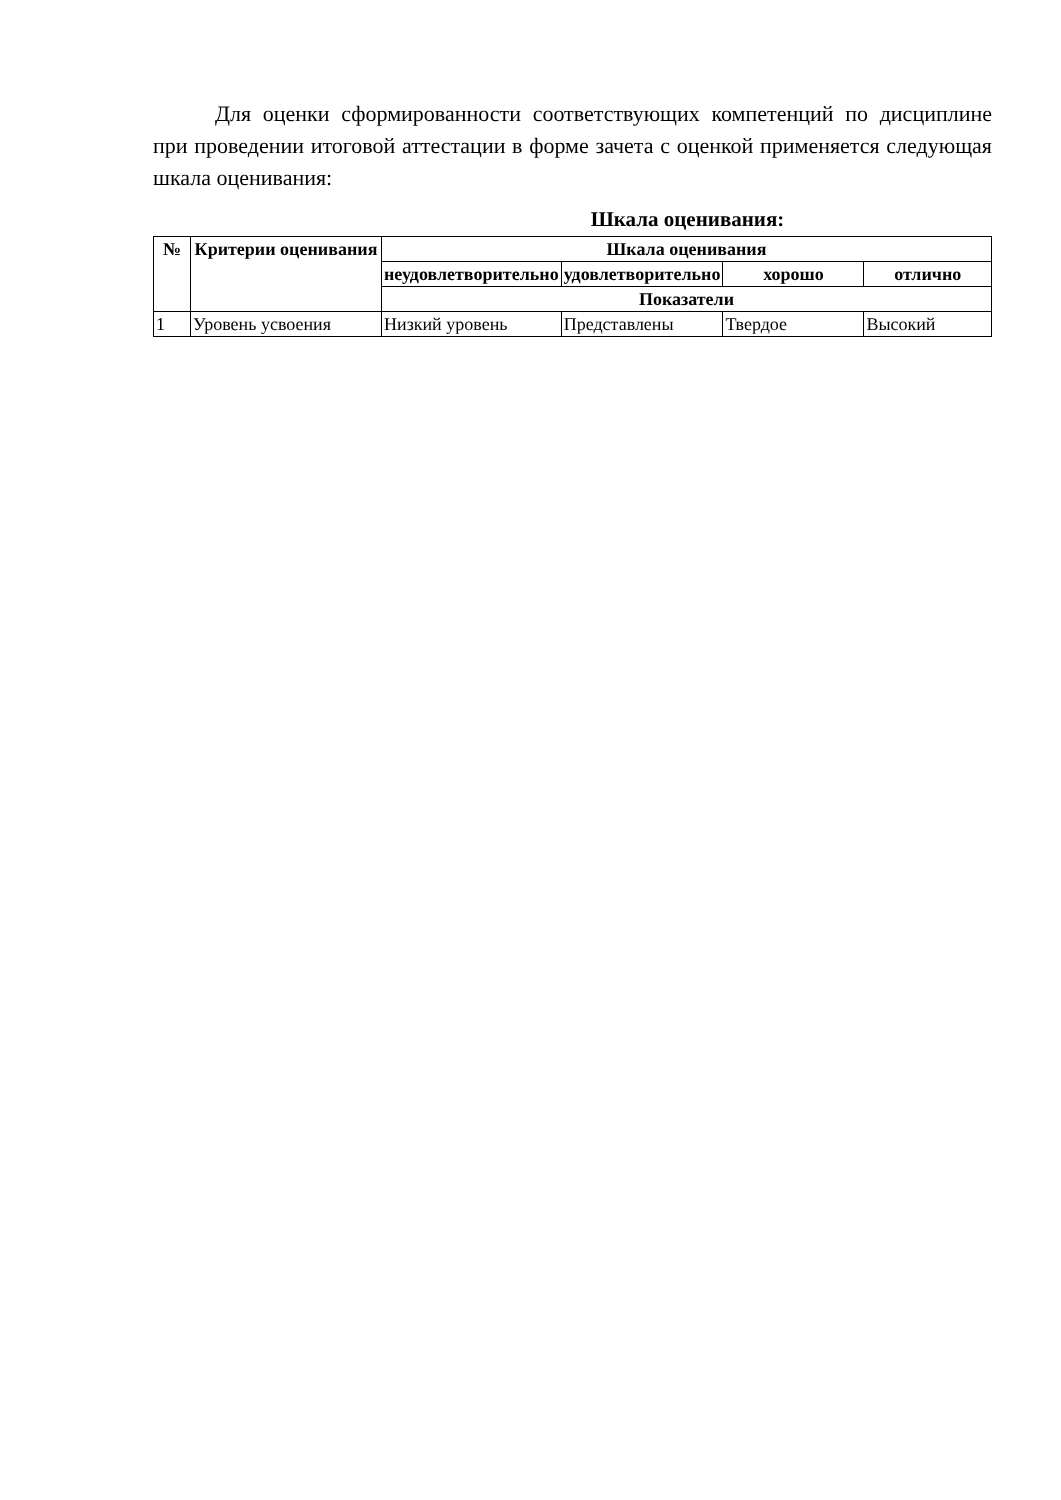Для оценки сформированности соответствующих компетенций по дисциплине при проведении итоговой аттестации в форме зачета с оценкой применяется следующая шкала оценивания:
Шкала оценивания:
| № | Критерии оценивания | Шкала оценивания | | | |
| --- | --- | --- | --- | --- | --- |
| | | неудовлетворительно | удовлетворительно | хорошо | отлично |
| | | Показатели | | | |
| 1 | Уровень усвоения | Низкий уровень | Представлены | Твердое | Высокий |